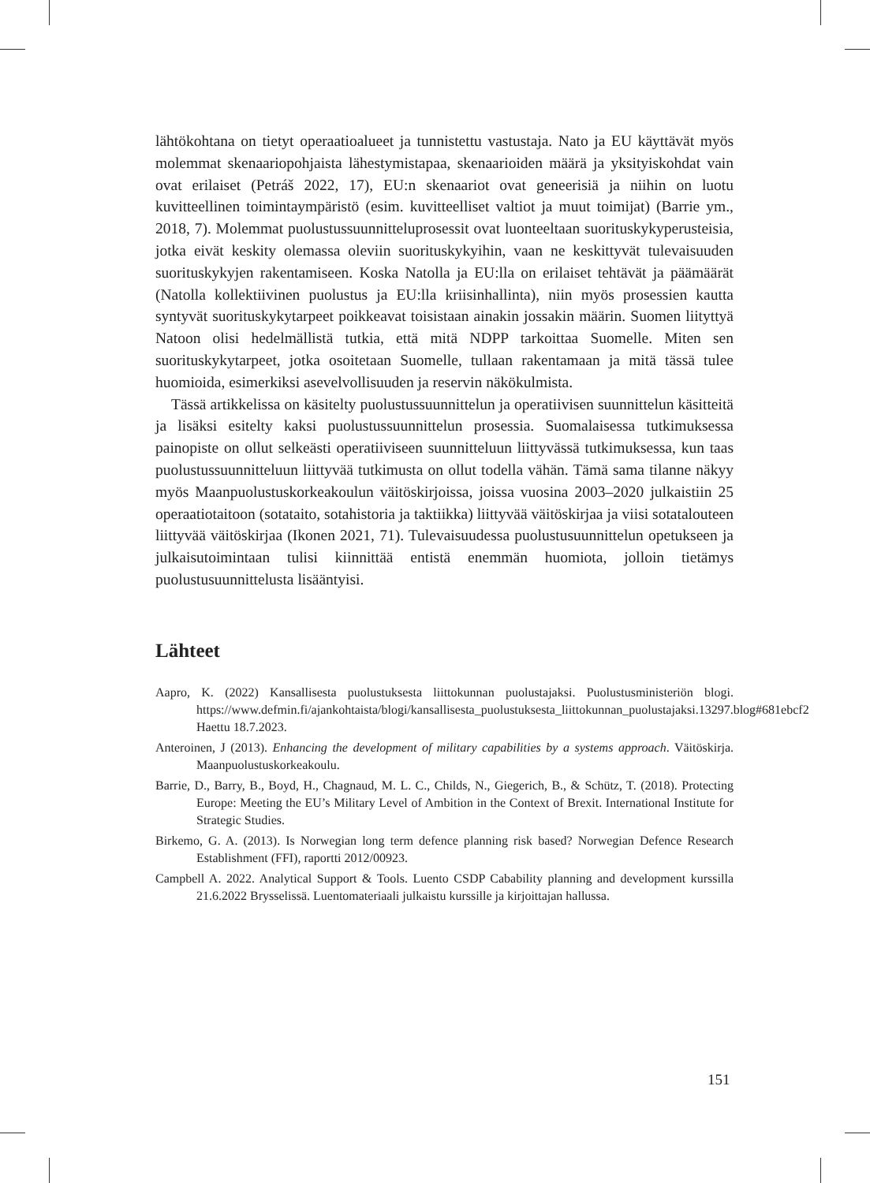lähtökohtana on tietyt operaatioalueet ja tunnistettu vastustaja. Nato ja EU käyttävät myös molemmat skenaariopohjaista lähestymistapaa, skenaarioiden määrä ja yksityiskohdat vain ovat erilaiset (Petráš 2022, 17), EU:n skenaariot ovat geneerisiä ja niihin on luotu kuvitteellinen toimintaympäristö (esim. kuvitteelliset valtiot ja muut toimijat) (Barrie ym., 2018, 7). Molemmat puolustussuunnitteluprosessit ovat luonteeltaan suorituskykyperusteisia, jotka eivät keskity olemassa oleviin suorituskykyihin, vaan ne keskittyvät tulevaisuuden suorituskykyjen rakentamiseen. Koska Natolla ja EU:lla on erilaiset tehtävät ja päämäärät (Natolla kollektiivinen puolustus ja EU:lla kriisinhallinta), niin myös prosessien kautta syntyvät suorituskykytarpeet poikkeavat toisistaan ainakin jossakin määrin. Suomen liityttyä Natoon olisi hedelmällistä tutkia, että mitä NDPP tarkoittaa Suomelle. Miten sen suorituskykytarpeet, jotka osoitetaan Suomelle, tullaan rakentamaan ja mitä tässä tulee huomioida, esimerkiksi asevelvollisuuden ja reservin näkökulmista.
Tässä artikkelissa on käsitelty puolustussuunnittelun ja operatiivisen suunnittelun käsitteitä ja lisäksi esitelty kaksi puolustussuunnittelun prosessia. Suomalaisessa tutkimuksessa painopiste on ollut selkeästi operatiiviseen suunnitteluun liittyvässä tutkimuksessa, kun taas puolustussuunnitteluun liittyvää tutkimusta on ollut todella vähän. Tämä sama tilanne näkyy myös Maanpuolustuskorkeakoulun väitöskirjoissa, joissa vuosina 2003–2020 julkaistiin 25 operaatiotaitoon (sotataito, sotahistoria ja taktiikka) liittyvää väitöskirjaa ja viisi sotatalouteen liittyvää väitöskirjaa (Ikonen 2021, 71). Tulevaisuudessa puolustusuunnittelun opetukseen ja julkaisutoimintaan tulisi kiinnittää entistä enemmän huomiota, jolloin tietämys puolustusuunnittelusta lisääntyisi.
Lähteet
Aapro, K. (2022) Kansallisesta puolustuksesta liittokunnan puolustajaksi. Puolustusministeriön blogi. https://www.defmin.fi/ajankohtaista/blogi/kansallisesta_puolustuksesta_liittokunnan_puolustajaksi.13297.blog#681ebcf2 Haettu 18.7.2023.
Anteroinen, J (2013). Enhancing the development of military capabilities by a systems approach. Väitöskirja. Maanpuolustuskorkeakoulu.
Barrie, D., Barry, B., Boyd, H., Chagnaud, M. L. C., Childs, N., Giegerich, B., & Schütz, T. (2018). Protecting Europe: Meeting the EU’s Military Level of Ambition in the Context of Brexit. International Institute for Strategic Studies.
Birkemo, G. A. (2013). Is Norwegian long term defence planning risk based? Norwegian Defence Research Establishment (FFI), raportti 2012/00923.
Campbell A. 2022. Analytical Support & Tools. Luento CSDP Cabability planning and development kurssilla 21.6.2022 Brysselissä. Luentomateriaali julkaistu kurssille ja kirjoittajan hallussa.
151